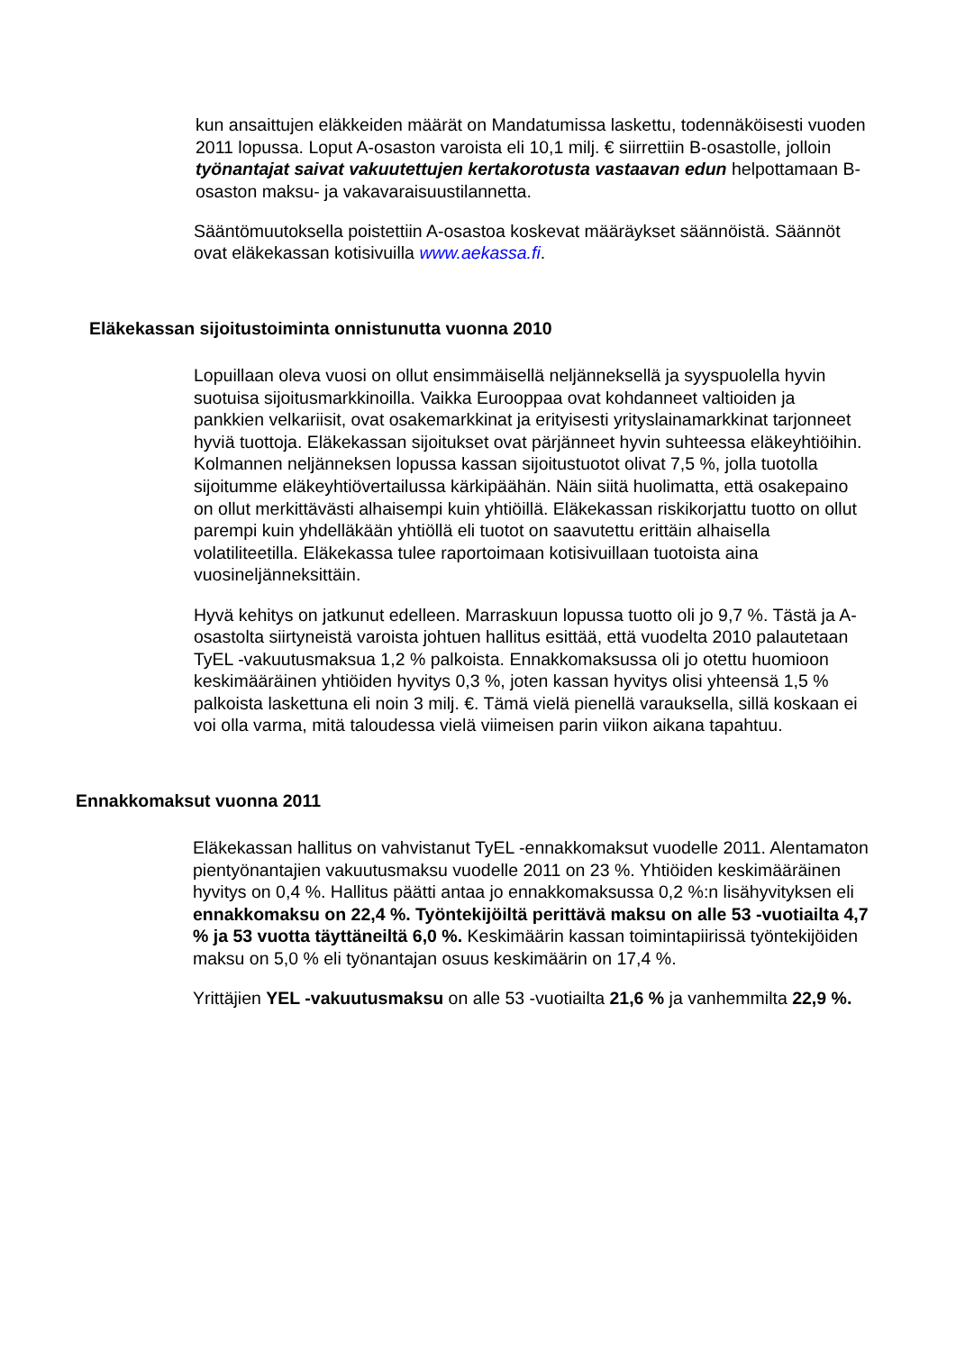kun ansaittujen eläkkeiden määrät on Mandatumissa laskettu, todennäköisesti vuoden 2011 lopussa. Loput A-osaston varoista eli 10,1 milj. € siirrettiin B-osastolle, jolloin työnantajat saivat vakuutettujen kertakorotusta vastaavan edun helpottamaan B-osaston maksu- ja vakavaraisuustilannetta.
Sääntömuutoksella poistettiin A-osastoa koskevat määräykset säännöistä. Säännöt ovat eläkekassan kotisivuilla www.aekassa.fi.
Eläkekassan sijoitustoiminta onnistunutta vuonna 2010
Lopuillaan oleva vuosi on ollut ensimmäisellä neljänneksellä ja syyspuolella hyvin suotuisa sijoitusmarkkinoilla. Vaikka Eurooppaa ovat kohdanneet valtioiden ja pankkien velkariisit, ovat osakemarkkinat ja erityisesti yrityslainamarkkinat tarjonneet hyviä tuottoja. Eläkekassan sijoitukset ovat pärjänneet hyvin suhteessa eläkeyhtiöihin. Kolmannen neljänneksen lopussa kassan sijoitustuotot olivat 7,5 %, jolla tuotolla sijoitumme eläkeyhtiövertailussa kärkipäähän. Näin siitä huolimatta, että osakepaino on ollut merkittävästi alhaisempi kuin yhtiöillä. Eläkekassan riskikorjattu tuotto on ollut parempi kuin yhdelläkään yhtiöllä eli tuotot on saavutettu erittäin alhaisella volatiliteetilla. Eläkekassa tulee raportoimaan kotisivuillaan tuotoista aina vuosineljänneksittäin.
Hyvä kehitys on jatkunut edelleen. Marraskuun lopussa tuotto oli jo 9,7 %. Tästä ja A-osastolta siirtyneistä varoista johtuen hallitus esittää, että vuodelta 2010 palautetaan TyEL -vakuutusmaksua 1,2 % palkoista. Ennakkomaksussa oli jo otettu huomioon keskimääräinen yhtiöiden hyvitys 0,3 %, joten kassan hyvitys olisi yhteensä 1,5 % palkoista laskettuna eli noin 3 milj. €. Tämä vielä pienellä varauksella, sillä koskaan ei voi olla varma, mitä taloudessa vielä viimeisen parin viikon aikana tapahtuu.
Ennakkomaksut vuonna 2011
Eläkekassan hallitus on vahvistanut TyEL -ennakkomaksut vuodelle 2011. Alentamaton pientyönantajien vakuutusmaksu vuodelle 2011 on 23 %. Yhtiöiden keskimääräinen hyvitys on 0,4 %. Hallitus päätti antaa jo ennakkomaksussa 0,2 %:n lisähyvityksen eli ennakkomaksu on 22,4 %. Työntekijöiltä perittävä maksu on alle 53 -vuotiailta 4,7 % ja 53 vuotta täyttäneiltä 6,0 %. Keskimäärin kassan toimintapiirissä työntekijöiden maksu on 5,0 % eli työnantajan osuus keskimäärin on 17,4 %.
Yrittäjien YEL -vakuutusmaksu on alle 53 -vuotiailta 21,6 % ja vanhemmilta 22,9 %.